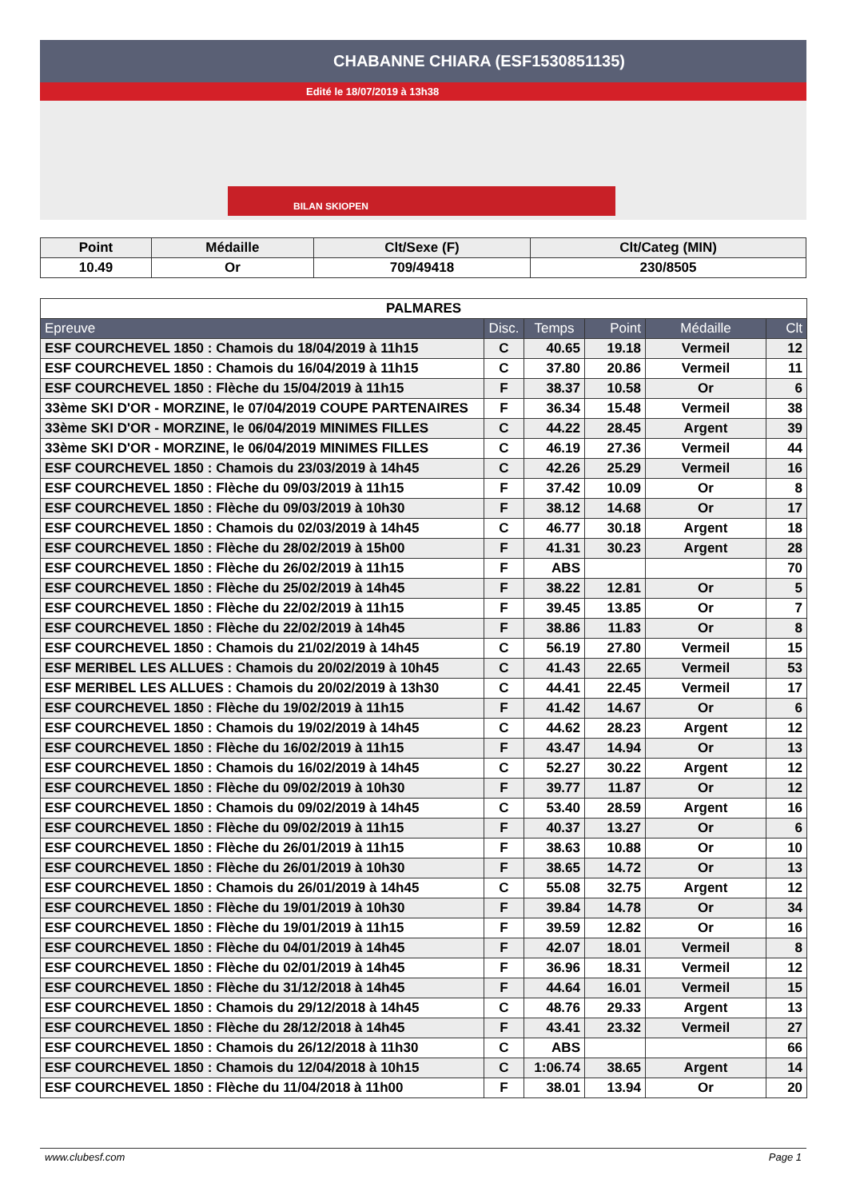CHABANNE CHIARA (ESF1530851135)
Edité le 18/07/2019 à 13h38
BILAN SKIOPEN
| Point | Médaille | Clt/Sexe (F) | Clt/Categ (MIN) |
| --- | --- | --- | --- |
| 10.49 | Or | 709/49418 | 230/8505 |
| PALMARES | | | | | |
| --- | --- | --- | --- | --- | --- |
| Epreuve | Disc. | Temps | Point | Médaille | Clt |
| ESF COURCHEVEL 1850 : Chamois du 18/04/2019 à 11h15 | C | 40.65 | 19.18 | Vermeil | 12 |
| ESF COURCHEVEL 1850 : Chamois du 16/04/2019 à 11h15 | C | 37.80 | 20.86 | Vermeil | 11 |
| ESF COURCHEVEL 1850 : Flèche du 15/04/2019 à 11h15 | F | 38.37 | 10.58 | Or | 6 |
| 33ème SKI D'OR - MORZINE, le 07/04/2019 COUPE PARTENAIRES | F | 36.34 | 15.48 | Vermeil | 38 |
| 33ème SKI D'OR - MORZINE, le 06/04/2019 MINIMES FILLES | C | 44.22 | 28.45 | Argent | 39 |
| 33ème SKI D'OR - MORZINE, le 06/04/2019 MINIMES FILLES | C | 46.19 | 27.36 | Vermeil | 44 |
| ESF COURCHEVEL 1850 : Chamois du 23/03/2019 à 14h45 | C | 42.26 | 25.29 | Vermeil | 16 |
| ESF COURCHEVEL 1850 : Flèche du 09/03/2019 à 11h15 | F | 37.42 | 10.09 | Or | 8 |
| ESF COURCHEVEL 1850 : Flèche du 09/03/2019 à 10h30 | F | 38.12 | 14.68 | Or | 17 |
| ESF COURCHEVEL 1850 : Chamois du 02/03/2019 à 14h45 | C | 46.77 | 30.18 | Argent | 18 |
| ESF COURCHEVEL 1850 : Flèche du 28/02/2019 à 15h00 | F | 41.31 | 30.23 | Argent | 28 |
| ESF COURCHEVEL 1850 : Flèche du 26/02/2019 à 11h15 | F | ABS | | | 70 |
| ESF COURCHEVEL 1850 : Flèche du 25/02/2019 à 14h45 | F | 38.22 | 12.81 | Or | 5 |
| ESF COURCHEVEL 1850 : Flèche du 22/02/2019 à 11h15 | F | 39.45 | 13.85 | Or | 7 |
| ESF COURCHEVEL 1850 : Flèche du 22/02/2019 à 14h45 | F | 38.86 | 11.83 | Or | 8 |
| ESF COURCHEVEL 1850 : Chamois du 21/02/2019 à 14h45 | C | 56.19 | 27.80 | Vermeil | 15 |
| ESF MERIBEL LES ALLUES : Chamois du 20/02/2019 à 10h45 | C | 41.43 | 22.65 | Vermeil | 53 |
| ESF MERIBEL LES ALLUES : Chamois du 20/02/2019 à 13h30 | C | 44.41 | 22.45 | Vermeil | 17 |
| ESF COURCHEVEL 1850 : Flèche du 19/02/2019 à 11h15 | F | 41.42 | 14.67 | Or | 6 |
| ESF COURCHEVEL 1850 : Chamois du 19/02/2019 à 14h45 | C | 44.62 | 28.23 | Argent | 12 |
| ESF COURCHEVEL 1850 : Flèche du 16/02/2019 à 11h15 | F | 43.47 | 14.94 | Or | 13 |
| ESF COURCHEVEL 1850 : Chamois du 16/02/2019 à 14h45 | C | 52.27 | 30.22 | Argent | 12 |
| ESF COURCHEVEL 1850 : Flèche du 09/02/2019 à 10h30 | F | 39.77 | 11.87 | Or | 12 |
| ESF COURCHEVEL 1850 : Chamois du 09/02/2019 à 14h45 | C | 53.40 | 28.59 | Argent | 16 |
| ESF COURCHEVEL 1850 : Flèche du 09/02/2019 à 11h15 | F | 40.37 | 13.27 | Or | 6 |
| ESF COURCHEVEL 1850 : Flèche du 26/01/2019 à 11h15 | F | 38.63 | 10.88 | Or | 10 |
| ESF COURCHEVEL 1850 : Flèche du 26/01/2019 à 10h30 | F | 38.65 | 14.72 | Or | 13 |
| ESF COURCHEVEL 1850 : Chamois du 26/01/2019 à 14h45 | C | 55.08 | 32.75 | Argent | 12 |
| ESF COURCHEVEL 1850 : Flèche du 19/01/2019 à 10h30 | F | 39.84 | 14.78 | Or | 34 |
| ESF COURCHEVEL 1850 : Flèche du 19/01/2019 à 11h15 | F | 39.59 | 12.82 | Or | 16 |
| ESF COURCHEVEL 1850 : Flèche du 04/01/2019 à 14h45 | F | 42.07 | 18.01 | Vermeil | 8 |
| ESF COURCHEVEL 1850 : Flèche du 02/01/2019 à 14h45 | F | 36.96 | 18.31 | Vermeil | 12 |
| ESF COURCHEVEL 1850 : Flèche du 31/12/2018 à 14h45 | F | 44.64 | 16.01 | Vermeil | 15 |
| ESF COURCHEVEL 1850 : Chamois du 29/12/2018 à 14h45 | C | 48.76 | 29.33 | Argent | 13 |
| ESF COURCHEVEL 1850 : Flèche du 28/12/2018 à 14h45 | F | 43.41 | 23.32 | Vermeil | 27 |
| ESF COURCHEVEL 1850 : Chamois du 26/12/2018 à 11h30 | C | ABS | | | 66 |
| ESF COURCHEVEL 1850 : Chamois du 12/04/2018 à 10h15 | C | 1:06.74 | 38.65 | Argent | 14 |
| ESF COURCHEVEL 1850 : Flèche du 11/04/2018 à 11h00 | F | 38.01 | 13.94 | Or | 20 |
www.clubesf.com Page 1